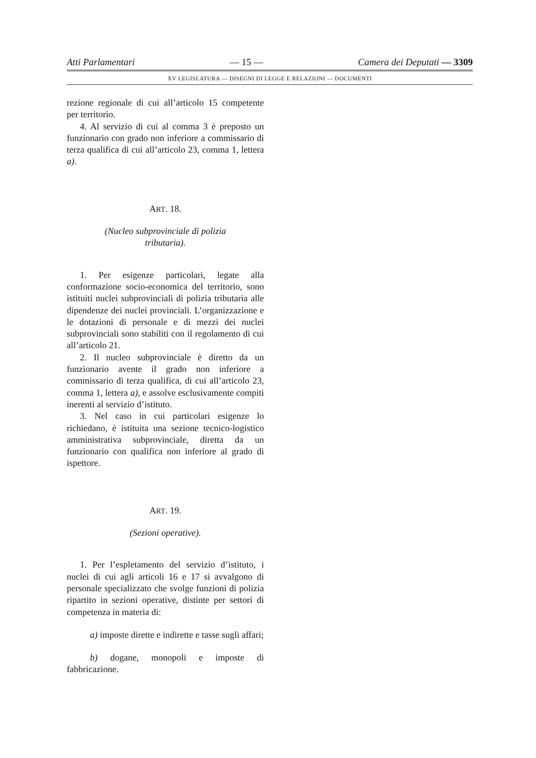Atti Parlamentari — 15 — Camera dei Deputati — 3309
XV LEGISLATURA — DISEGNI DI LEGGE E RELAZIONI — DOCUMENTI
rezione regionale di cui all’articolo 15 competente per territorio.
4. Al servizio di cui al comma 3 è preposto un funzionario con grado non inferiore a commissario di terza qualifica di cui all’articolo 23, comma 1, lettera a).
ART. 18.
(Nucleo subprovinciale di polizia
tributaria).
1. Per esigenze particolari, legate alla conformazione socio-economica del territorio, sono istituiti nuclei subprovinciali di polizia tributaria alle dipendenze dei nuclei provinciali. L’organizzazione e le dotazioni di personale e di mezzi dei nuclei subprovinciali sono stabiliti con il regolamento di cui all’articolo 21.
2. Il nucleo subprovinciale è diretto da un funzionario avente il grado non inferiore a commissario di terza qualifica, di cui all’articolo 23, comma 1, lettera a), e assolve esclusivamente compiti inerenti al servizio d’istituto.
3. Nel caso in cui particolari esigenze lo richiedano, è istituita una sezione tecnico-logistico amministrativa subprovinciale, diretta da un funzionario con qualifica non inferiore al grado di ispettore.
ART. 19.
(Sezioni operative).
1. Per l’espletamento del servizio d’istituto, i nuclei di cui agli articoli 16 e 17 si avvalgono di personale specializzato che svolge funzioni di polizia ripartito in sezioni operative, distinte per settori di competenza in materia di:
a) imposte dirette e indirette e tasse sugli affari;
b) dogane, monopoli e imposte di fabbricazione.